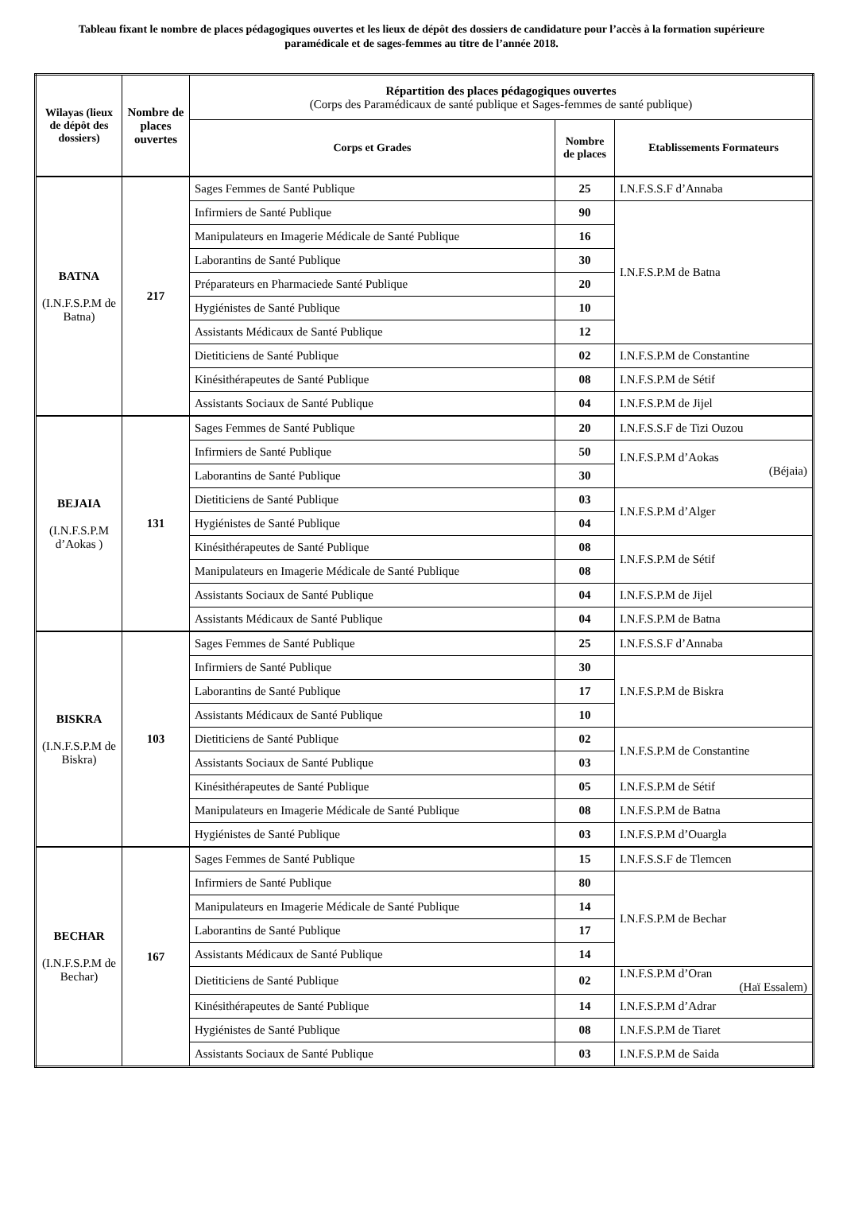Tableau fixant le nombre de places pédagogiques ouvertes et les lieux de dépôt des dossiers de candidature pour l’accès à la formation supérieure paramédicale et de sages-femmes au titre de l’année 2018.
| Wilayas (lieux de dépôt des dossiers) | Nombre de places ouvertes | Répartition des places pédagogiques ouvertes (Corps des Paramédicaux de santé publique et Sages-femmes de santé publique) | | |
| --- | --- | --- | --- | --- |
| | | Corps et Grades | Nombre de places | Etablissements Formateurs |
| BATNA (I.N.F.S.P.M de Batna) | 217 | Sages Femmes de Santé Publique | 25 | I.N.F.S.S.F d’Annaba |
| | | Infirmiers de Santé Publique | 90 | I.N.F.S.P.M de Batna |
| | | Manipulateurs en Imagerie Médicale de Santé Publique | 16 | |
| | | Laborantins de Santé Publique | 30 | |
| | | Préparateurs en Pharmaciede Santé Publique | 20 | |
| | | Hygiénistes de Santé Publique | 10 | |
| | | Assistants Médicaux de Santé Publique | 12 | |
| | | Dietiticiens de Santé Publique | 02 | I.N.F.S.P.M de Constantine |
| | | Kinésithérapeutes de Santé Publique | 08 | I.N.F.S.P.M de Sétif |
| | | Assistants Sociaux de Santé Publique | 04 | I.N.F.S.P.M de Jijel |
| BEJAIA (I.N.F.S.P.M d’Aokas ) | 131 | Sages Femmes de Santé Publique | 20 | I.N.F.S.S.F de Tizi Ouzou |
| | | Infirmiers de Santé Publique | 50 | I.N.F.S.P.M d’Aokas (Béjaia) |
| | | Laborantins de Santé Publique | 30 | |
| | | Dietiticiens de Santé Publique | 03 | I.N.F.S.P.M d’Alger |
| | | Hygiénistes de Santé Publique | 04 | |
| | | Kinésithérapeutes de Santé Publique | 08 | I.N.F.S.P.M de Sétif |
| | | Manipulateurs en Imagerie Médicale de Santé Publique | 08 | |
| | | Assistants Sociaux de Santé Publique | 04 | I.N.F.S.P.M de Jijel |
| | | Assistants Médicaux de Santé Publique | 04 | I.N.F.S.P.M de Batna |
| BISKRA (I.N.F.S.P.M de Biskra) | 103 | Sages Femmes de Santé Publique | 25 | I.N.F.S.S.F d’Annaba |
| | | Infirmiers de Santé Publique | 30 | I.N.F.S.P.M de Biskra |
| | | Laborantins de Santé Publique | 17 | |
| | | Assistants Médicaux de Santé Publique | 10 | |
| | | Dietiticiens de Santé Publique | 02 | I.N.F.S.P.M de Constantine |
| | | Assistants Sociaux de Santé Publique | 03 | |
| | | Kinésithérapeutes de Santé Publique | 05 | I.N.F.S.P.M de Sétif |
| | | Manipulateurs en Imagerie Médicale de Santé Publique | 08 | I.N.F.S.P.M de Batna |
| | | Hygiénistes de Santé Publique | 03 | I.N.F.S.P.M d’Ouargla |
| BECHAR (I.N.F.S.P.M de Bechar) | 167 | Sages Femmes de Santé Publique | 15 | I.N.F.S.S.F de Tlemcen |
| | | Infirmiers de Santé Publique | 80 | I.N.F.S.P.M de Bechar |
| | | Manipulateurs en Imagerie Médicale de Santé Publique | 14 | |
| | | Laborantins de Santé Publique | 17 | |
| | | Assistants Médicaux de Santé Publique | 14 | |
| | | Dietiticiens de Santé Publique | 02 | I.N.F.S.P.M d’Oran (Haï Essalem) |
| | | Kinésithérapeutes de Santé Publique | 14 | I.N.F.S.P.M d’Adrar |
| | | Hygiénistes de Santé Publique | 08 | I.N.F.S.P.M de Tiaret |
| | | Assistants Sociaux de Santé Publique | 03 | I.N.F.S.P.M de Saida |